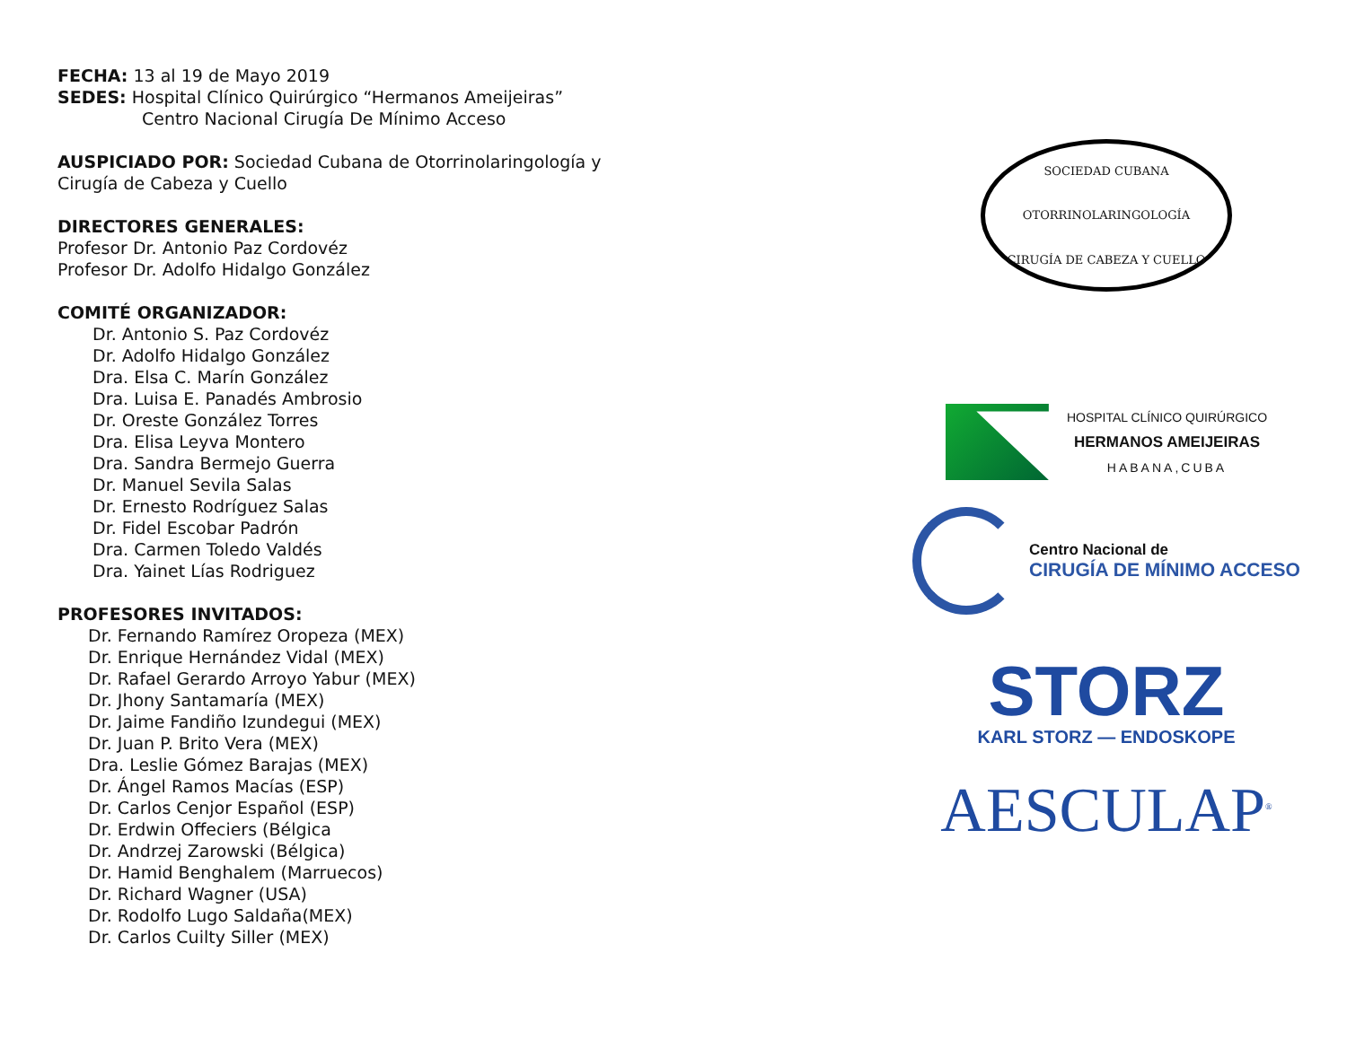FECHA: 13 al 19 de Mayo 2019
SEDES: Hospital Clínico Quirúrgico “Hermanos Ameijeiras”
Centro Nacional Cirugía De Mínimo Acceso
AUSPICIADO POR: Sociedad Cubana de Otorrinolaringología y
Cirugía de Cabeza y Cuello
DIRECTORES GENERALES:
Profesor Dr. Antonio Paz Cordovéz
Profesor Dr. Adolfo Hidalgo González
COMITÉ ORGANIZADOR:
Dr. Antonio S. Paz Cordovéz
Dr. Adolfo Hidalgo González
Dra. Elsa C. Marín González
Dra. Luisa E. Panadés Ambrosio
Dr. Oreste González Torres
Dra. Elisa Leyva Montero
Dra. Sandra Bermejo Guerra
Dr. Manuel Sevila Salas
Dr. Ernesto Rodríguez Salas
Dr. Fidel Escobar Padrón
Dra. Carmen Toledo Valdés
Dra. Yainet Lías Rodriguez
PROFESORES INVITADOS:
Dr. Fernando Ramírez Oropeza (MEX)
Dr. Enrique Hernández Vidal (MEX)
Dr. Rafael Gerardo Arroyo Yabur (MEX)
Dr. Jhony Santamaría (MEX)
Dr. Jaime Fandiño Izundegui (MEX)
Dr. Juan P. Brito Vera (MEX)
Dra. Leslie Gómez Barajas (MEX)
Dr. Ángel Ramos Macías (ESP)
Dr. Carlos Cenjor Español (ESP)
Dr. Erdwin Offeciers (Bélgica
Dr. Andrzej Zarowski (Bélgica)
Dr. Hamid Benghalem (Marruecos)
Dr. Richard Wagner (USA)
Dr. Rodolfo Lugo Saldaña(MEX)
Dr. Carlos Cuilty Siller (MEX)
SOCIEDAD CUBANA
OTORRINOLARINGOLOGÍA
CIRUGÍA DE CABEZA Y CUELLO
HOSPITAL CLÍNICO QUIRÚRGICO
HERMANOS AMEIJEIRAS
HABANA,CUBA
Centro Nacional de
CIRUGÍA DE MÍNIMO ACCESO
STORZ
KARL STORZ — ENDOSKOPE
AESCULAP<sup>®</sup>